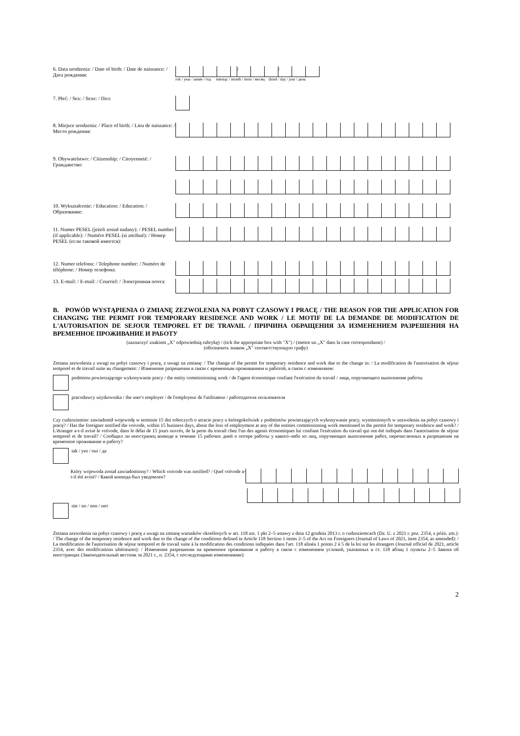6. Data urodzenia: / Date of birth: / Date de naissance: / Дата рождения:
/ /
rok / year / année / год miesiąc / month / mois / месяц dzień / day / jour / день
7. Płeć: / Sex: / Sexe: / Пол:
8. Miejsce urodzenia: / Place of birth: / Lieu de naissance: / Место рождения:
9. Obywatelstwo: / Citizenship: / Citoyenneté: / Гражданство:
10. Wykształcenie: / Education: / Education: / Образование:
11. Numer PESEL (jeżeli został nadany): / PESEL number (if applicable): / Numéro PESEL (si attribué): / Номер PESEL (если таковой имеется):
12. Numer telefonu: / Telephone number: / Numéro de téléphone: / Номер телефона:
13. E-mail: / E-mail: / Courriel: / Электронная почта:
B. POWÓD WYSTĄPIENIA O ZMIANĘ ZEZWOLENIA NA POBYT CZASOWY I PRACĘ / THE REASON FOR THE APPLICATION FOR CHANGING THE PERMIT FOR TEMPORARY RESIDENCE AND WORK / LE MOTIF DE LA DEMANDE DE MODIFICATION DE L'AUTORISATION DE SEJOUR TEMPOREL ET DE TRAVAIL / ПРИЧИНА ОБРАЩЕНИЯ ЗА ИЗМЕНЕНИЕМ РАЗРЕШЕНИЯ НА ВРЕМЕННОЕ ПРОЖИВАНИЕ И РАБОТУ
(zaznaczyć znakiem „X" odpowiednią rubrykę) / (tick the appropriate box with "X") / (mettre un „X" dans la case correspondante) /
(обозначить знаком „X" соответствующую графу)
Zmiana zezwolenia z uwagi na pobyt czasowy i pracę, z uwagi na zmianę: / The change of the permit for temporary residence and work due to the change in: / La modification de l'autorisation de séjour temporel et de travail suite au changement: / Изменение разрешения в связи с временным проживанием и работой, в связи с изменением:
podmiotu powierzającego wykonywanie pracy / the entity commissioning work / de l'agent économique confiant l'exécution du travail / лица, поручающего выполнение работы
pracodawcy użytkownika / the user's employer / de l'employeur de l'utilisateur / работодателя пользователя
Czy cudzoziemiec zawiadomił wojewodę w terminie 15 dni roboczych o utracie pracy u któregokolwiek z podmiotów powierzających wykonywanie pracy, wymienionych w zezwoleniu na pobyt czasowy i pracę? / Has the foreigner notified the voivode, within 15 business days, about the loss of employment at any of the entities commissioning work mentioned in the permit for temporary residence and work? / L'étranger a-t-il avisé le voïvode, dans le délai de 15 jours ouvrés, de la perte du travail chez l'un des agents économiques lui confiant l'exécution du travail qui ont été indiqués dans l'autorisation de séjour temporel et de travail? / Сообщил ли иностранец воеводе в течение 15 рабочих дней о потере работы у какого-либо из лиц, поручающих выполнение работ, перечисленных в разрешении на временное проживание и работу?
tak / yes / oui / да
Który wojewoda został zawiadomiony? / Which voivode was notified? / Quel voïvode a-t-il été avisé? / Какой воевода был уведомлен?
nie / no / non / нет
Zmiana zezwolenia na pobyt czasowy i pracę z uwagi na zmianę warunków określonych w art. 118 ust. 1 pkt 2–5 ustawy z dnia 12 grudnia 2013 r. o cudzoziemcach (Dz. U. z 2021 r. poz. 2354, z późn. zm.): / The change of the temporary residence and work due to the change of the conditions defined in Article 118 Section 1 items 2–5 of the Act on Foreigners (Journal of Laws of 2021, item 2354, as amended): / La modification de l'autorisation de séjour temporel et de travail suite à la modification des conditions indiquées dans l'art. 118 alinéa 1 points 2 à 5 de la loi sur les étrangers (Journal officiel de 2021, article 2354, avec des modifications ultérieures): / Изменение разрешения на временное проживание и работу в связи с изменением условий, указанных в ст. 118 абзац 1 пункты 2–5 Закона об иностранцах (Законодательный вестник за 2021 г., п. 2354, с последующими изменениями):
2